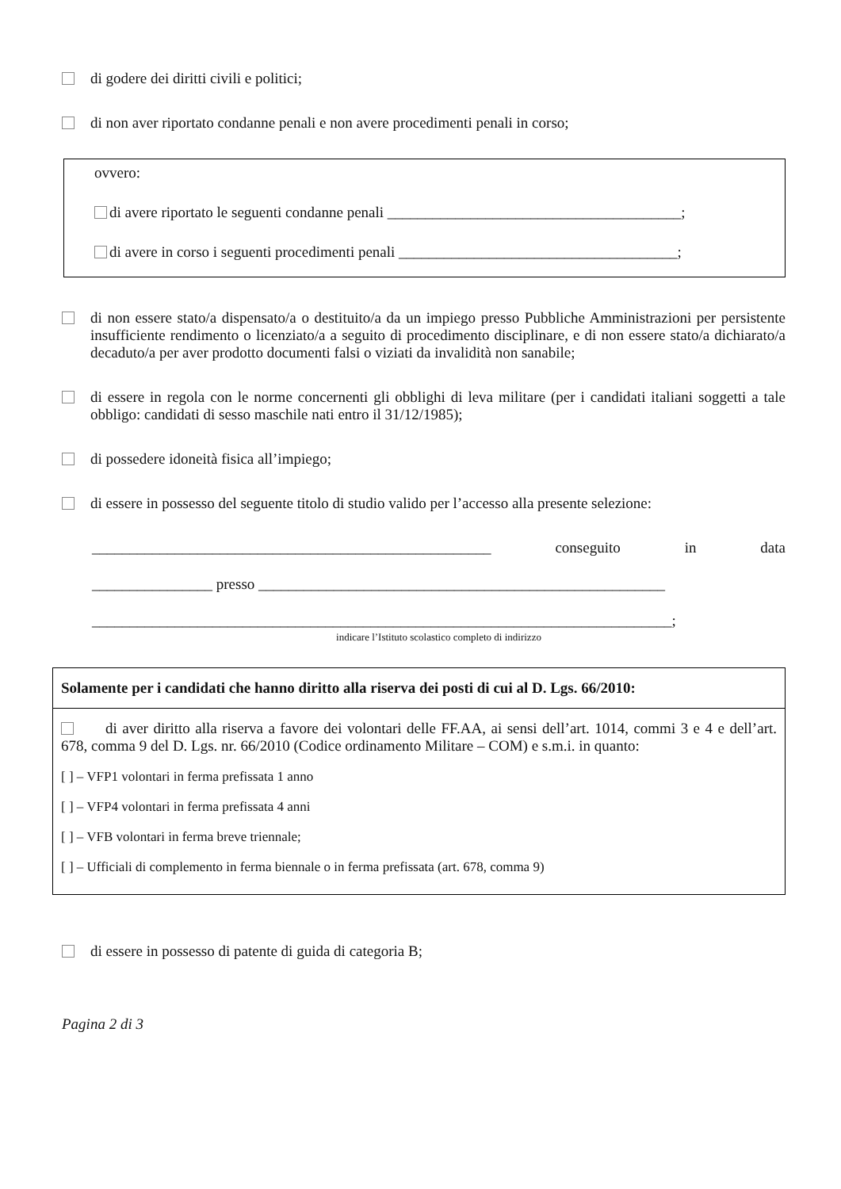di godere dei diritti civili e politici;
di non aver riportato condanne penali e non avere procedimenti penali in corso;
ovvero:
di avere riportato le seguenti condanne penali _______________________________________;
di avere in corso i seguenti procedimenti penali _____________________________________;
di non essere stato/a dispensato/a o destituito/a da un impiego presso Pubbliche Amministrazioni per persistente insufficiente rendimento o licenziato/a a seguito di procedimento disciplinare, e di non essere stato/a dichiarato/a decaduto/a per aver prodotto documenti falsi o viziati da invalidità non sanabile;
di essere in regola con le norme concernenti gli obblighi di leva militare (per i candidati italiani soggetti a tale obbligo: candidati di sesso maschile nati entro il 31/12/1985);
di possedere idoneità fisica all’impiego;
di essere in possesso del seguente titolo di studio valido per l’accesso alla presente selezione:
_____________________________________________________ conseguito in data
________________ presso ______________________________________________________
_____________________________________________________________________________;
indicare l’Istituto scolastico completo di indirizzo
Solamente per i candidati che hanno diritto alla riserva dei posti di cui al D. Lgs. 66/2010:
di aver diritto alla riserva a favore dei volontari delle FF.AA, ai sensi dell’art. 1014, commi 3 e 4 e dell’art. 678, comma 9 del D. Lgs. nr. 66/2010 (Codice ordinamento Militare – COM) e s.m.i. in quanto:
[ ] – VFP1 volontari in ferma prefissata 1 anno
[ ] – VFP4 volontari in ferma prefissata 4 anni
[ ] – VFB volontari in ferma breve triennale;
[ ] – Ufficiali di complemento in ferma biennale o in ferma prefissata (art. 678, comma 9)
di essere in possesso di patente di guida di categoria B;
Pagina 2 di 3